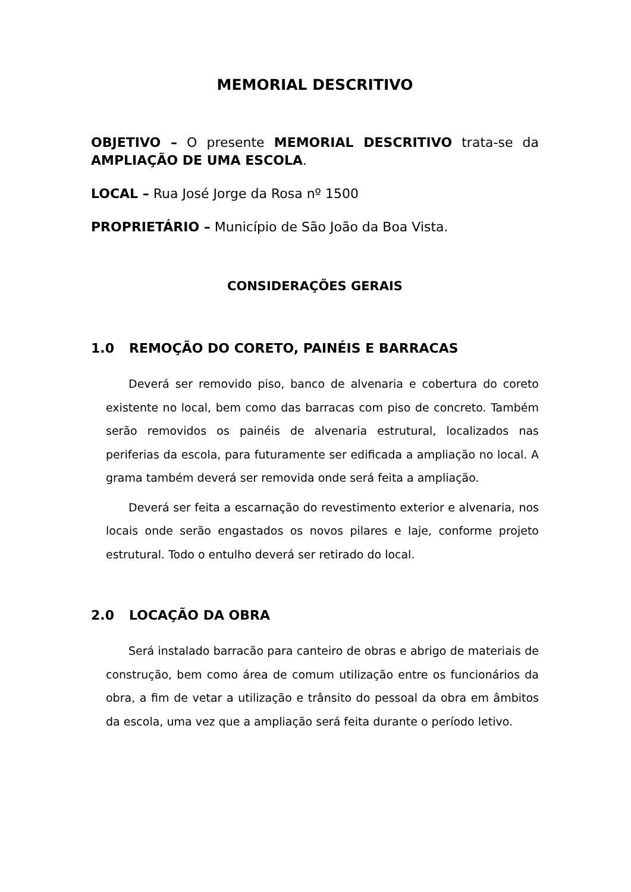MEMORIAL DESCRITIVO
OBJETIVO – O presente MEMORIAL DESCRITIVO trata-se da AMPLIAÇÃO DE UMA ESCOLA.
LOCAL – Rua José Jorge da Rosa nº 1500
PROPRIETÁRIO – Município de São João da Boa Vista.
CONSIDERAÇÕES GERAIS
1.0 REMOÇÃO DO CORETO, PAINÉIS E BARRACAS
Deverá ser removido piso, banco de alvenaria e cobertura do coreto existente no local, bem como das barracas com piso de concreto. Também serão removidos os painéis de alvenaria estrutural, localizados nas periferias da escola, para futuramente ser edificada a ampliação no local. A grama também deverá ser removida onde será feita a ampliação.
Deverá ser feita a escarnação do revestimento exterior e alvenaria, nos locais onde serão engastados os novos pilares e laje, conforme projeto estrutural. Todo o entulho deverá ser retirado do local.
2.0 LOCAÇÃO DA OBRA
Será instalado barracão para canteiro de obras e abrigo de materiais de construção, bem como área de comum utilização entre os funcionários da obra, a fim de vetar a utilização e trânsito do pessoal da obra em âmbitos da escola, uma vez que a ampliação será feita durante o período letivo.